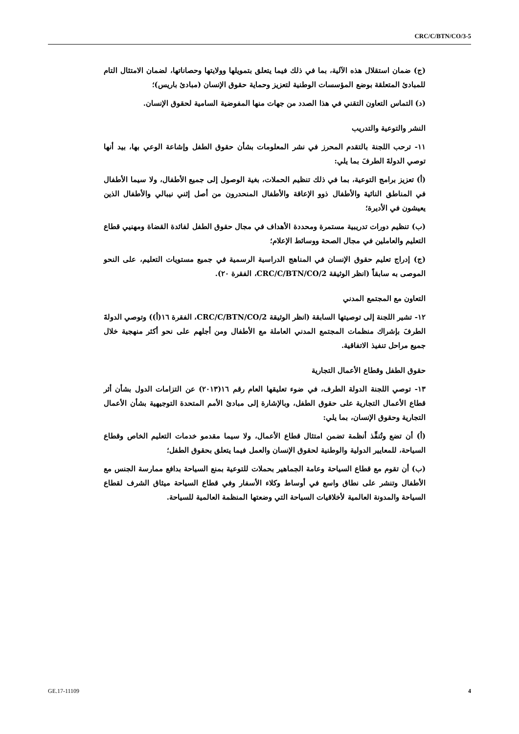CRC/C/BTN/CO/3-5
(ج) ضمان استقلال هذه الآلية، بما في ذلك فيما يتعلق بتمويلها وولايتها وحصاناتها، لضمان الامتثال التام للمبادئ المتعلقة بوضع المؤسسات الوطنية لتعزيز وحماية حقوق الإنسان (مبادئ باريس)؛
(د) التماس التعاون التقني في هذا الصدد من جهات منها المفوضية السامية لحقوق الإنسان.
النشر والتوعية والتدريب
١١- ترحب اللجنة بالتقدم المحرز في نشر المعلومات بشأن حقوق الطفل وإشاعة الوعي بها، بيد أنها توصي الدولةَ الطرفَ بما يلي:
(أ) تعزيز برامج التوعية، بما في ذلك تنظيم الحملات، بغية الوصول إلى جميع الأطفال، ولا سيما الأطفال في المناطق النائية والأطفال ذوو الإعاقة والأطفال المنحدرون من أصل إثني نيبالي والأطفال الذين يعيشون في الأديرة؛
(ب) تنظيم دورات تدريبية مستمرة ومحددة الأهداف في مجال حقوق الطفل لفائدة القضاة ومهنيي قطاع التعليم والعاملين في مجال الصحة ووسائط الإعلام؛
(ج) إدراج تعليم حقوق الإنسان في المناهج الدراسية الرسمية في جميع مستويات التعليم، على النحو الموصى به سابقاً (انظر الوثيقة CRC/C/BTN/CO/2، الفقرة ٢٠).
التعاون مع المجتمع المدني
١٢- تشير اللجنة إلى توصيتها السابقة (انظر الوثيقة CRC/C/BTN/CO/2، الفقرة ١٦(أ)) وتوصي الدولةَ الطرفَ بإشراك منظمات المجتمع المدني العاملة مع الأطفال ومن أجلهم على نحو أكثر منهجية خلال جميع مراحل تنفيذ الاتفاقية.
حقوق الطفل وقطاع الأعمال التجارية
١٣- توصي اللجنة الدولة الطرف، في ضوء تعليقها العام رقم ١٦(٢٠١٣) عن التزامات الدول بشأن أثر قطاع الأعمال التجارية على حقوق الطفل، وبالإشارة إلى مبادئ الأمم المتحدة التوجيهية بشأن الأعمال التجارية وحقوق الإنسان، بما يلي:
(أ) أن تضع وتُنفِّذ أنظمة تضمن امتثال قطاع الأعمال، ولا سيما مقدمو خدمات التعليم الخاص وقطاع السياحة، للمعايير الدولية والوطنية لحقوق الإنسان والعمل فيما يتعلق بحقوق الطفل؛
(ب) أن تقوم مع قطاع السياحة وعامة الجماهير بحملات للتوعية بمنع السياحة بدافع ممارسة الجنس مع الأطفال وتنشر على نطاق واسع في أوساط وكلاء الأسفار وفي قطاع السياحة ميثاق الشرف لقطاع السياحة والمدونة العالمية لأخلاقيات السياحة التي وضعتها المنظمة العالمية للسياحة.
GE.17-11109 4